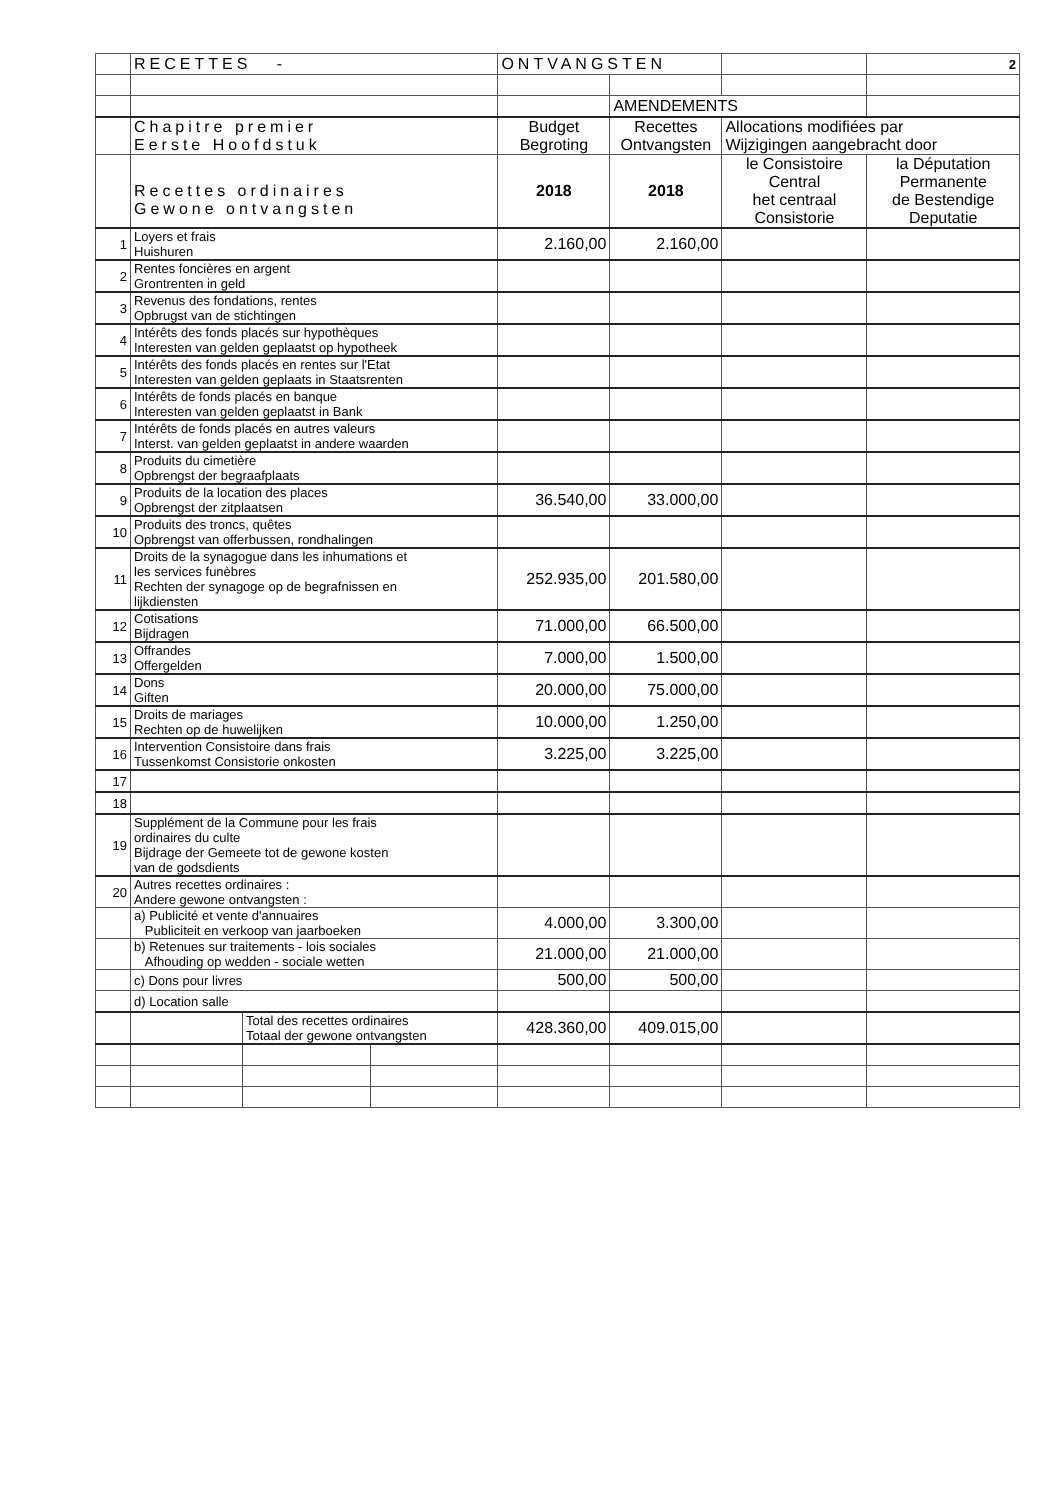| | RECETTES - | | | ONTVANGSTEN | | | 2 |
| | | | | | AMENDEMENTS | | |
| | Chapitre premier Eerste Hoofdstuk | | | Budget Begroting | Recettes Ontvangsten | Allocations modifiées par Wijzigingen aangebracht door | |
| | Recettes ordinaires Gewone ontvangsten | | | 2018 | 2018 | le Consistoire Central het centraal Consistorie | la Députation Permanente de Bestendige Deputatie |
| 1 | Loyers et frais Huishuren | | | 2.160,00 | 2.160,00 | | |
| 2 | Rentes foncières en argent Grontrenten in geld | | | | | | |
| 3 | Revenus des fondations, rentes Opbrugst van de stichtingen | | | | | | |
| 4 | Intérêts des fonds placés sur hypothèques Interesten van gelden geplaatst op hypotheek | | | | | | |
| 5 | Intérêts des fonds placés en rentes sur l'Etat Interesten van gelden geplaats in Staatsrenten | | | | | | |
| 6 | Intérêts de fonds placés en banque Interesten van gelden geplaatst in Bank | | | | | | |
| 7 | Intérêts de fonds placés en autres valeurs Interst. van gelden geplaatst in andere waarden | | | | | | |
| 8 | Produits du cimetière Opbrengst der begraafplaats | | | | | | |
| 9 | Produits de la location des places Opbrengst der zitplaatsen | | | 36.540,00 | 33.000,00 | | |
| 10 | Produits des troncs, quêtes Opbrengst van offerbussen, rondhalingen | | | | | | |
| 11 | Droits de la synagogue dans les inhumations et les services funèbres Rechten der synagoge op de begrafnissen en lijkdiensten | | | 252.935,00 | 201.580,00 | | |
| 12 | Cotisations Bijdragen | | | 71.000,00 | 66.500,00 | | |
| 13 | Offrandes Offergelden | | | 7.000,00 | 1.500,00 | | |
| 14 | Dons Giften | | | 20.000,00 | 75.000,00 | | |
| 15 | Droits de mariages Rechten op de huwelijken | | | 10.000,00 | 1.250,00 | | |
| 16 | Intervention Consistoire dans frais Tussenkomst Consistorie onkosten | | | 3.225,00 | 3.225,00 | | |
| 17 | | | | | | | |
| 18 | | | | | | | |
| 19 | Supplément de la Commune pour les frais ordinaires du culte Bijdrage der Gemeete tot de gewone kosten van de godsdients | | | | | | |
| 20 | Autres recettes ordinaires : Andere gewone ontvangsten : | | | | | | |
| | a) Publicité et vente d'annuaires Publiciteit en verkoop van jaarboeken | | | 4.000,00 | 3.300,00 | | |
| | b) Retenues sur traitements - lois sociales Afhouding op wedden - sociale wetten | | | 21.000,00 | 21.000,00 | | |
| | c) Dons pour livres | | | 500,00 | 500,00 | | |
| | d) Location salle | | | | | | |
| | | Total des recettes ordinaires Totaal der gewone ontvangsten | | 428.360,00 | 409.015,00 | | |